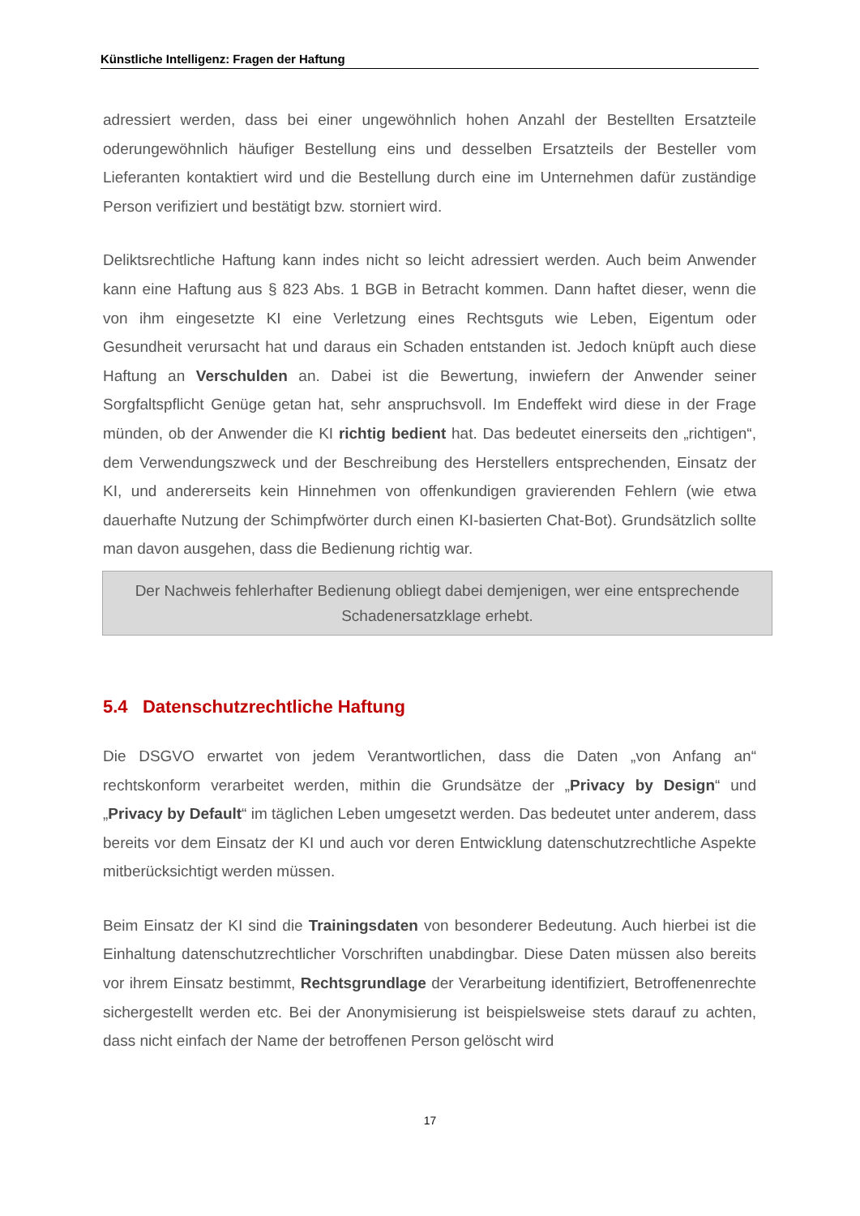Künstliche Intelligenz: Fragen der Haftung
adressiert werden, dass bei einer ungewöhnlich hohen Anzahl der Bestellten Ersatzteile oderungewöhnlich häufiger Bestellung eins und desselben Ersatzteils der Besteller vom Lieferanten kontaktiert wird und die Bestellung durch eine im Unternehmen dafür zuständige Person verifiziert und bestätigt bzw. storniert wird.
Deliktsrechtliche Haftung kann indes nicht so leicht adressiert werden. Auch beim Anwender kann eine Haftung aus § 823 Abs. 1 BGB in Betracht kommen. Dann haftet dieser, wenn die von ihm eingesetzte KI eine Verletzung eines Rechtsguts wie Leben, Eigentum oder Gesundheit verursacht hat und daraus ein Schaden entstanden ist. Jedoch knüpft auch diese Haftung an Verschulden an. Dabei ist die Bewertung, inwiefern der Anwender seiner Sorgfaltspflicht Genüge getan hat, sehr anspruchsvoll. Im Endeffekt wird diese in der Frage münden, ob der Anwender die KI richtig bedient hat. Das bedeutet einerseits den „richtigen“, dem Verwendungszweck und der Beschreibung des Herstellers entsprechenden, Einsatz der KI, und andererseits kein Hinnehmen von offenkundigen gravierenden Fehlern (wie etwa dauerhafte Nutzung der Schimpfwörter durch einen KI-basierten Chat-Bot). Grundsätzlich sollte man davon ausgehen, dass die Bedienung richtig war.
Der Nachweis fehlerhafter Bedienung obliegt dabei demjenigen, wer eine entsprechende Schadenersatzklage erhebt.
5.4 Datenschutzrechtliche Haftung
Die DSGVO erwartet von jedem Verantwortlichen, dass die Daten „von Anfang an“ rechtskonform verarbeitet werden, mithin die Grundsätze der „Privacy by Design“ und „Privacy by Default“ im täglichen Leben umgesetzt werden. Das bedeutet unter anderem, dass bereits vor dem Einsatz der KI und auch vor deren Entwicklung datenschutzrechtliche Aspekte mitberücksichtigt werden müssen.
Beim Einsatz der KI sind die Trainingsdaten von besonderer Bedeutung. Auch hierbei ist die Einhaltung datenschutzrechtlicher Vorschriften unabdingbar. Diese Daten müssen also bereits vor ihrem Einsatz bestimmt, Rechtsgrundlage der Verarbeitung identifiziert, Betroffenenrechte sichergestellt werden etc. Bei der Anonymisierung ist beispielsweise stets darauf zu achten, dass nicht einfach der Name der betroffenen Person gelöscht wird
17